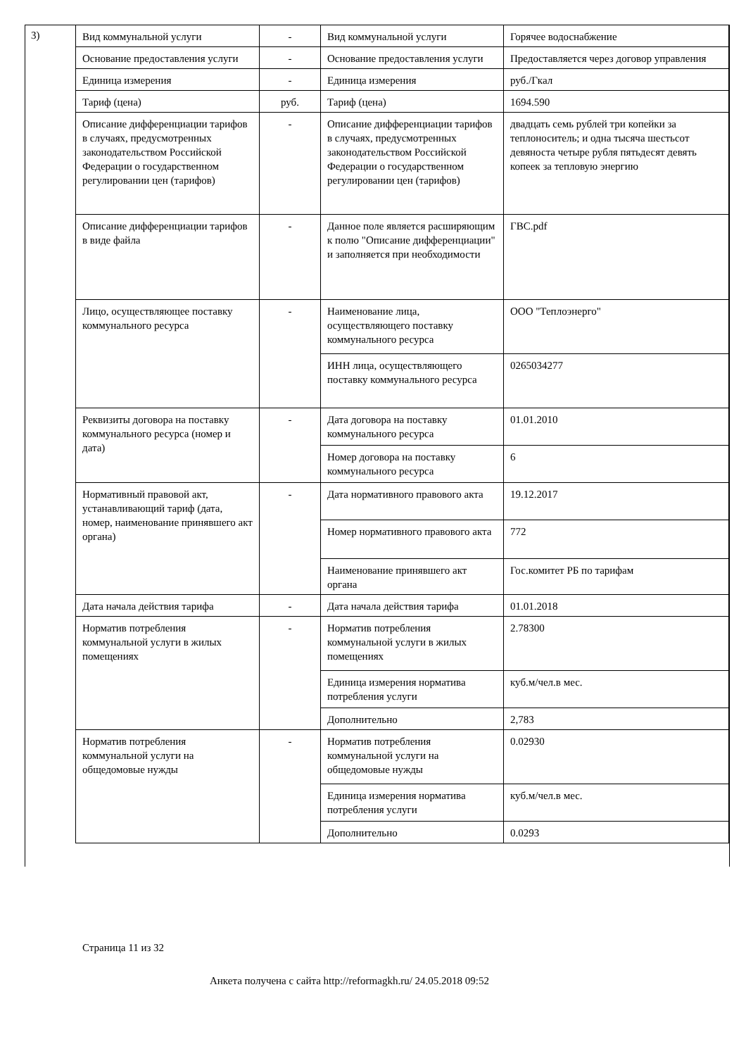3)
| Вид коммунальной услуги | - | Вид коммунальной услуги | Горячее водоснабжение |
| Основание предоставления услуги | - | Основание предоставления услуги | Предоставляется через договор управления |
| Единица измерения | - | Единица измерения | руб./Гкал |
| Тариф (цена) | руб. | Тариф (цена) | 1694.590 |
| Описание дифференциации тарифов в случаях, предусмотренных законодательством Российской Федерации о государственном регулировании цен (тарифов) | - | Описание дифференциации тарифов в случаях, предусмотренных законодательством Российской Федерации о государственном регулировании цен (тарифов) | двадцать семь рублей три копейки за теплоноситель; и одна тысяча шестьсот девяноста четыре рубля пятьдесят девять копеек за тепловую энергию |
| Описание дифференциации тарифов в виде файла | - | Данное поле является расширяющим к полю "Описание дифференциации" и заполняется при необходимости | ГВС.pdf |
| Лицо, осуществляющее поставку коммунального ресурса | - | Наименование лица, осуществляющего поставку коммунального ресурса | ООО "Теплоэнерго" |
| | | ИНН лица, осуществляющего поставку коммунального ресурса | 0265034277 |
| Реквизиты договора на поставку коммунального ресурса (номер и дата) | - | Дата договора на поставку коммунального ресурса | 01.01.2010 |
| | | Номер договора на поставку коммунального ресурса | 6 |
| Нормативный правовой акт, устанавливающий тариф (дата, номер, наименование принявшего акт органа) | - | Дата нормативного правового акта | 19.12.2017 |
| | | Номер нормативного правового акта | 772 |
| | | Наименование принявшего акт органа | Гос.комитет РБ по тарифам |
| Дата начала действия тарифа | - | Дата начала действия тарифа | 01.01.2018 |
| Норматив потребления коммунальной услуги в жилых помещениях | - | Норматив потребления коммунальной услуги в жилых помещениях | 2.78300 |
| | | Единица измерения норматива потребления услуги | куб.м/чел.в мес. |
| | | Дополнительно | 2,783 |
| Норматив потребления коммунальной услуги на общедомовые нужды | - | Норматив потребления коммунальной услуги на общедомовые нужды | 0.02930 |
| | | Единица измерения норматива потребления услуги | куб.м/чел.в мес. |
| | | Дополнительно | 0.0293 |
Страница 11 из 32
Анкета получена с сайта http://reformagkh.ru/ 24.05.2018 09:52